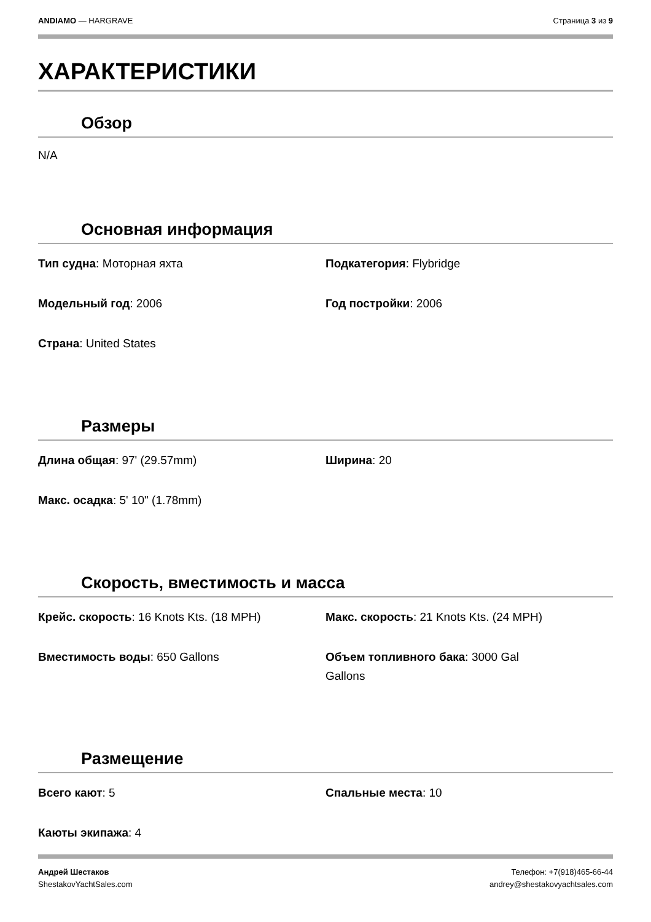ANDIAMO — HARGRAVE Страница 3 из 9
ХАРАКТЕРИСТИКИ
Обзор
N/A
Основная информация
| Тип судна : Моторная яхта | Подкатегория : Flybridge |
| Модельный год : 2006 | Год постройки : 2006 |
| Страна : United States | |
Размеры
| Длина общая : 97' (29.57mm) | Ширина : 20 |
| Макс. осадка : 5' 10" (1.78mm) | |
Скорость, вместимость и масса
| Крейс. скорость : 16 Knots Kts. (18 MPH) | Макс. скорость : 21 Knots Kts. (24 MPH) |
| Вместимость воды : 650 Gallons | Объем топливного бака : 3000 Gal Gallons |
Размещение
| Всего кают : 5 | Спальные места : 10 |
| Каюты экипажа : 4 | |
Андрей Шестаков
ShestakovYachtSales.com
Телефон: +7(918)465-66-44
andrey@shestakovyachtsales.com